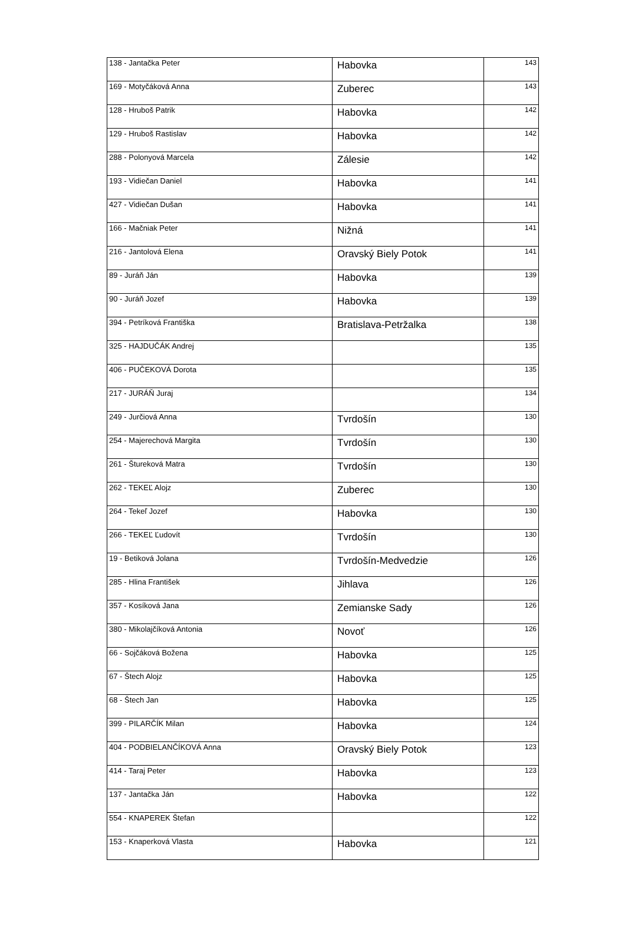| 138 - Jantačka Peter | Habovka | 143 |
| 169 - Motyčáková Anna | Zuberec | 143 |
| 128 - Hruboš Patrik | Habovka | 142 |
| 129 - Hruboš Rastislav | Habovka | 142 |
| 288 - Polonyová Marcela | Zálesie | 142 |
| 193 - Vidiečan Daniel | Habovka | 141 |
| 427 - Vidiečan Dušan | Habovka | 141 |
| 166 - Mačniak Peter | Nižná | 141 |
| 216 - Jantolová Elena | Oravský Biely Potok | 141 |
| 89 - Juráň Ján | Habovka | 139 |
| 90 - Juráň Jozef | Habovka | 139 |
| 394 - Petríková Františka | Bratislava-Petržalka | 138 |
| 325 - HAJDUČÁK Andrej | | 135 |
| 406 - PUČEKOVÁ Dorota | | 135 |
| 217 - JURÁŇ Juraj | | 134 |
| 249 - Jurčiová Anna | Tvrdošín | 130 |
| 254 - Majerechová Margita | Tvrdošín | 130 |
| 261 - Štureková Matra | Tvrdošín | 130 |
| 262 - TEKEĽ Alojz | Zuberec | 130 |
| 264 - Tekeľ Jozef | Habovka | 130 |
| 266 - TEKEĽ Ľudovít | Tvrdošín | 130 |
| 19 - Betiková Jolana | Tvrdošín-Medvedzie | 126 |
| 285 - Hlina František | Jihlava | 126 |
| 357 - Kosíková Jana | Zemianske Sady | 126 |
| 380 - Mikolajčíková Antonia | Novoť | 126 |
| 66 - Sojčáková Božena | Habovka | 125 |
| 67 - Štech Alojz | Habovka | 125 |
| 68 - Štech Jan | Habovka | 125 |
| 399 - PILARČÍK Milan | Habovka | 124 |
| 404 - PODBIELANČÍKOVÁ Anna | Oravský Biely Potok | 123 |
| 414 - Taraj Peter | Habovka | 123 |
| 137 - Jantačka Ján | Habovka | 122 |
| 554 - KNAPEREK Štefan | | 122 |
| 153 - Knaperková Vlasta | Habovka | 121 |